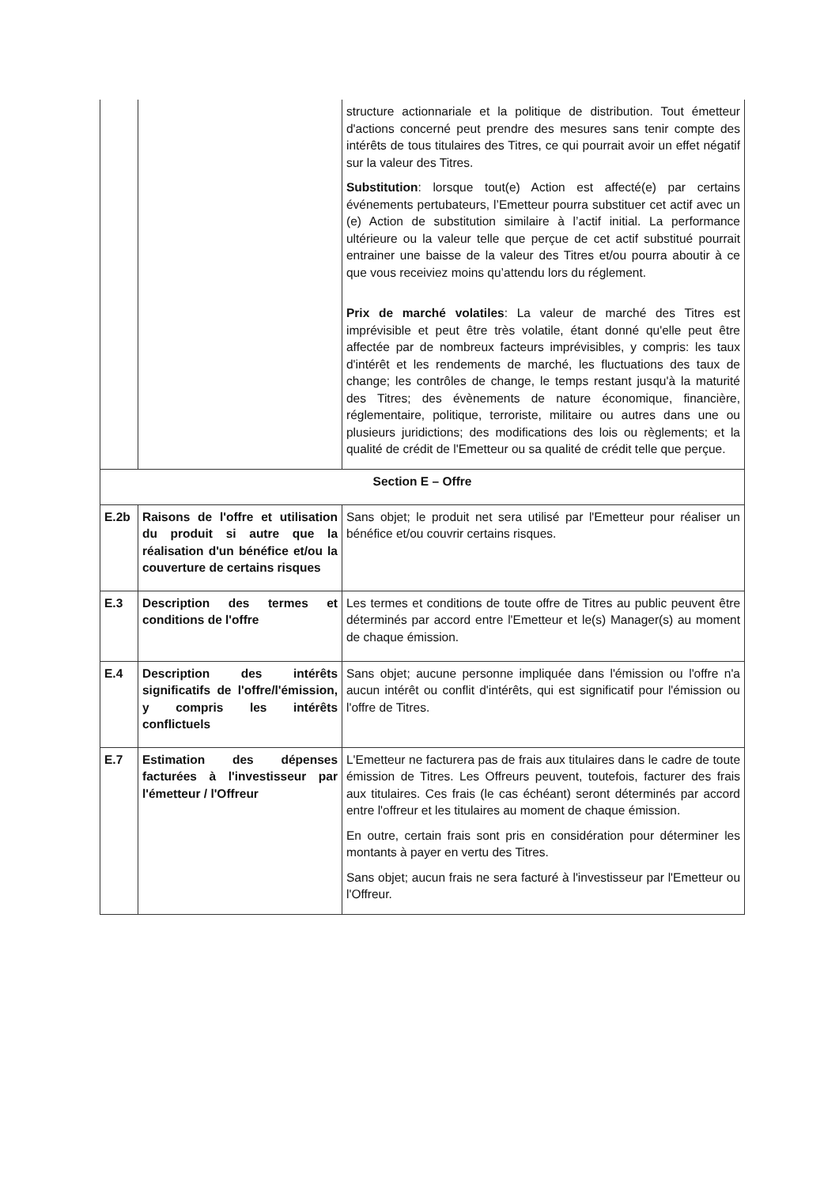| | | structure actionnariale et la politique de distribution. Tout émetteur d'actions concerné peut prendre des mesures sans tenir compte des intérêts de tous titulaires des Titres, ce qui pourrait avoir un effet négatif sur la valeur des Titres. Substitution : lorsque tout(e) Action est affecté(e) par certains événements pertubateurs, l’Emetteur pourra substituer cet actif avec un (e) Action de substitution similaire à l’actif initial. La performance ultérieure ou la valeur telle que perçue de cet actif substitué pourrait entrainer une baisse de la valeur des Titres et/ou pourra aboutir à ce que vous receiviez moins qu’attendu lors du réglement. Prix de marché volatiles : La valeur de marché des Titres est imprévisible et peut être très volatile, étant donné qu'elle peut être affectée par de nombreux facteurs imprévisibles, y compris: les taux d'intérêt et les rendements de marché, les fluctuations des taux de change; les contrôles de change, le temps restant jusqu'à la maturité des Titres; des évènements de nature économique, financière, réglementaire, politique, terroriste, militaire ou autres dans une ou plusieurs juridictions; des modifications des lois ou règlements; et la qualité de crédit de l'Emetteur ou sa qualité de crédit telle que perçue. |
| Section E – Offre | | |
| E.2b | Raisons de l'offre et utilisation du produit si autre que la réalisation d'un bénéfice et/ou la couverture de certains risques | Sans objet; le produit net sera utilisé par l'Emetteur pour réaliser un bénéfice et/ou couvrir certains risques. |
| E.3 | Description des termes et conditions de l'offre | Les termes et conditions de toute offre de Titres au public peuvent être déterminés par accord entre l'Emetteur et le(s) Manager(s) au moment de chaque émission. |
| E.4 | Description des intérêts significatifs de l'offre/l'émission, y compris les intérêts conflictuels | Sans objet; aucune personne impliquée dans l'émission ou l'offre n'a aucun intérêt ou conflit d'intérêts, qui est significatif pour l'émission ou l'offre de Titres. |
| E.7 | Estimation des dépenses facturées à l'investisseur par l'émetteur / l'Offreur | L'Emetteur ne facturera pas de frais aux titulaires dans le cadre de toute émission de Titres. Les Offreurs peuvent, toutefois, facturer des frais aux titulaires. Ces frais (le cas échéant) seront déterminés par accord entre l'offreur et les titulaires au moment de chaque émission. En outre, certain frais sont pris en considération pour déterminer les montants à payer en vertu des Titres. Sans objet; aucun frais ne sera facturé à l'investisseur par l'Emetteur ou l'Offreur. |